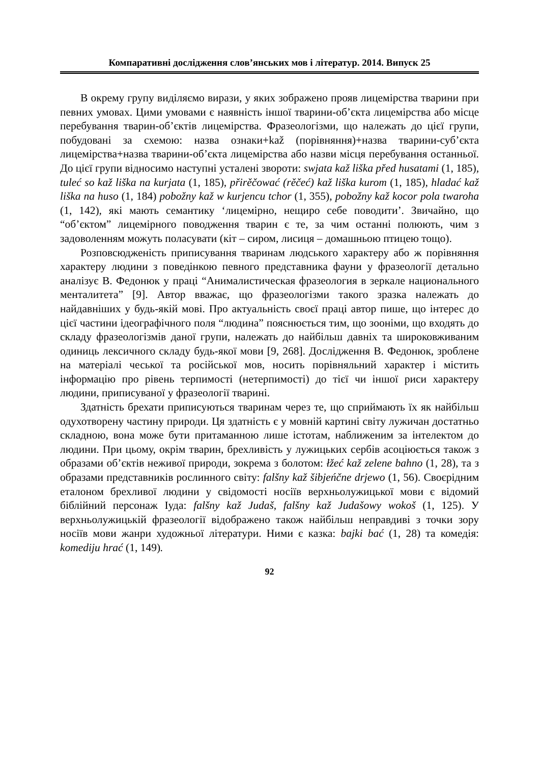Компаративні дослідження слов’янських мов і літератур. 2014. Випуск 25
В окрему групу виділяємо вирази, у яких зображено прояв лицемірства тварини при певних умовах. Цими умовами є наявність іншої тварини-об’єкта лицемірства або місце перебування тварин-об’єктів лицемірства. Фразеологізми, що належать до цієї групи, побудовані за схемою: назва ознаки+kaž (порівняння)+назва тварини-суб’єкта лицемірства+назва тварини-об’єкта лицемірства або назви місця перебування останньої. До цієї групи відносимо наступні усталені звороти: swjata kaž liška před husatami (1, 185), tuleć so kaž liška na kurjata (1, 185), přirěčować (rěčeć) kaž liška kurom (1, 185), hladać kaž liška na huso (1, 184) pobožny kaž w kurjencu tchor (1, 355), pobožny kaž kocor pola twaroha (1, 142), які мають семантику ‘лицемірно, нещиро себе поводити’. Звичайно, що “об’єктом” лицемірного поводження тварин є те, за чим останні полюють, чим з задоволенням можуть поласувати (кіт – сиром, лисиця – домашньою птицею тощо).
Розповсюдженість приписування тваринам людського характеру або ж порівняння характеру людини з поведінкою певного представника фауни у фразеології детально аналізує В. Федонюк у праці “Анималистическая фразеология в зеркале национального менталитета” [9]. Автор вважає, що фразеологізми такого зразка належать до найдавніших у будь-якій мові. Про актуальність своєї праці автор пише, що інтерес до цієї частини ідеографічного поля “людина” пояснюється тим, що зооніми, що входять до складу фразеологізмів даної групи, належать до найбільш давніх та широковживаним одиниць лексичного складу будь-якої мови [9, 268]. Дослідження В. Федонюк, зроблене на матеріалі чеської та російської мов, носить порівняльний характер і містить інформацію про рівень терпимості (нетерпимості) до тієї чи іншої риси характеру людини, приписуваної у фразеології тварині.
Здатність брехати приписуються тваринам через те, що сприймають їх як найбільш одухотворену частину природи. Ця здатність є у мовній картині світу лужичан достатньо складною, вона може бути притаманною лише істотам, наближеним за інтелектом до людини. При цьому, окрім тварин, брехливість у лужицьких сербів асоціюється також з образами об’єктів неживої природи, зокрема з болотом: łžeć kaž zelene bahno (1, 28), та з образами представників рослинного світу: falšny kaž šibjeńčne drjewo (1, 56). Своєрідним еталоном брехливої людини у свідомості носіїв верхньолужицької мови є відомий біблійний персонаж Іуда: falšny kaž Judaš, falšny kaž Judašowy wokoš (1, 125). У верхньолужицькій фразеології відображено також найбільш неправдиві з точки зору носіїв мови жанри художньої літератури. Ними є казка: bajki bać (1, 28) та комедія: komediju hrać (1, 149).
92